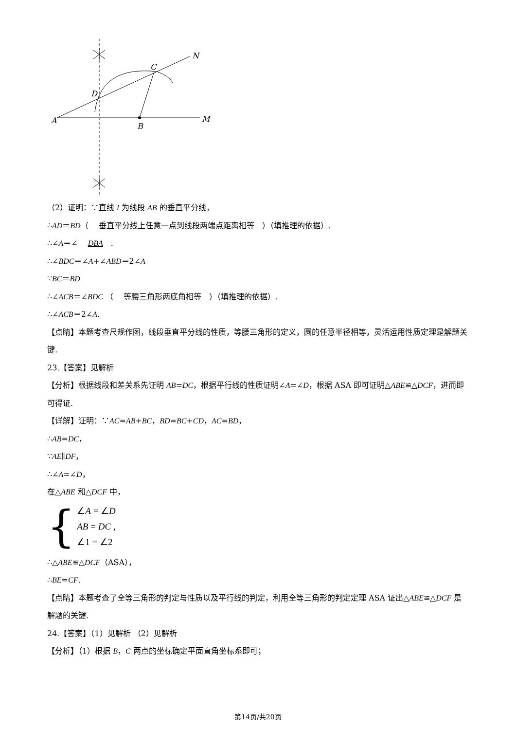A
B
C
D
M
N
（2）证明：∵直线 l 为线段 AB 的垂直平分线，
∴AD＝BD（ 垂直平分线上任意一点到线段两端点距离相等 ）（填推理的依据）.
∴∠A＝∠ DBA.
∴∠BDC＝∠A+∠ABD＝2∠A
∵BC＝BD
∴∠ACB＝∠BDC （ 等腰三角形两底角相等 ）（填推理的依据）.
∴∠ACB＝2∠A.
【点睛】本题考查尺规作图，线段垂直平分线的性质，等腰三角形的定义，圆的任意半径相等，灵活运用性质定理是解题关键.
23.【答案】见解析
【分析】根据线段和差关系先证明 AB=DC，根据平行线的性质证明∠A=∠D，根据 ASA 即可证明△ABE≌△DCF，进而即可得证.
【详解】证明：∵AC=AB+BC，BD=BC+CD，AC=BD，
∴AB=DC，
∵AE∥DF，
∴∠A=∠D，
在△ABE 和△DCF 中，
{
∠A = ∠D
AB = DC ,
∠1 = ∠2
∴△ABE≌△DCF（ASA），
∴BE=CF.
【点睛】本题考查了全等三角形的判定与性质以及平行线的判定，利用全等三角形的判定定理 ASA 证出△ABE≌△DCF 是解题的关键.
24.【答案】（1）见解析 （2）见解析
【分析】（1）根据 B，C 两点的坐标确定平面直角坐标系即可；
第14页/共20页